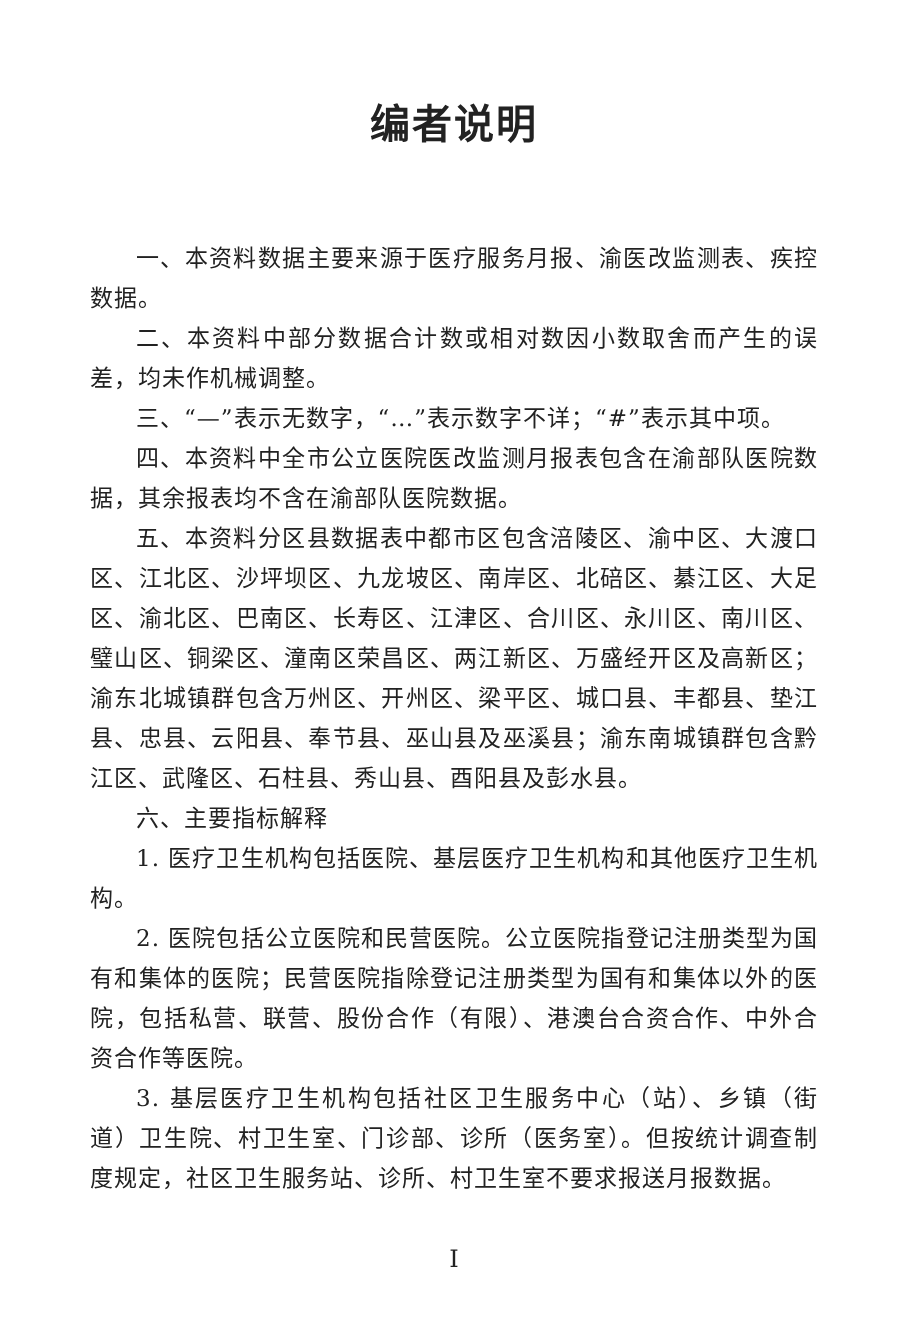编者说明
一、本资料数据主要来源于医疗服务月报、渝医改监测表、疾控数据。
二、本资料中部分数据合计数或相对数因小数取舍而产生的误差，均未作机械调整。
三、“—”表示无数字，“…”表示数字不详；“#”表示其中项。
四、本资料中全市公立医院医改监测月报表包含在渝部队医院数据，其余报表均不含在渝部队医院数据。
五、本资料分区县数据表中都市区包含涪陵区、渝中区、大渡口区、江北区、沙坪坝区、九龙坡区、南岸区、北碚区、綦江区、大足区、渝北区、巴南区、长寿区、江津区、合川区、永川区、南川区、璧山区、铜梁区、潼南区荣昌区、两江新区、万盛经开区及高新区；渝东北城镇群包含万州区、开州区、梁平区、城口县、丰都县、垫江县、忠县、云阳县、奉节县、巫山县及巫溪县；渝东南城镇群包含黔江区、武隆区、石柱县、秀山县、酉阳县及彭水县。
六、主要指标解释
1. 医疗卫生机构包括医院、基层医疗卫生机构和其他医疗卫生机构。
2. 医院包括公立医院和民营医院。公立医院指登记注册类型为国有和集体的医院；民营医院指除登记注册类型为国有和集体以外的医院，包括私营、联营、股份合作（有限）、港澳台合资合作、中外合资合作等医院。
3. 基层医疗卫生机构包括社区卫生服务中心（站）、乡镇（街道）卫生院、村卫生室、门诊部、诊所（医务室）。但按统计调查制度规定，社区卫生服务站、诊所、村卫生室不要求报送月报数据。
I